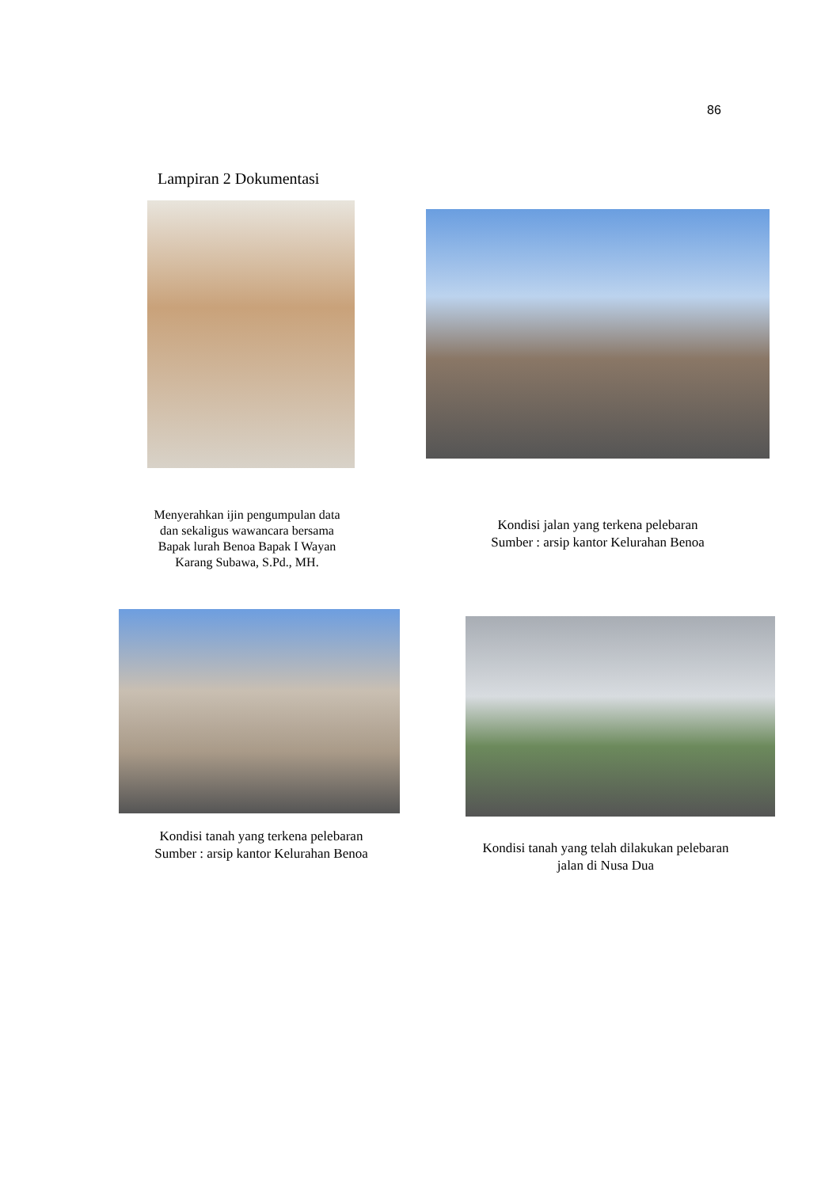86
Lampiran 2 Dokumentasi
Menyerahkan ijin pengumpulan data dan sekaligus wawancara bersama Bapak lurah Benoa Bapak I Wayan Karang Subawa, S.Pd., MH.
Kondisi jalan yang terkena pelebaran
Sumber : arsip kantor Kelurahan Benoa
Kondisi tanah yang terkena pelebaran
Sumber : arsip kantor Kelurahan Benoa
Kondisi tanah yang telah dilakukan pelebaran jalan di Nusa Dua